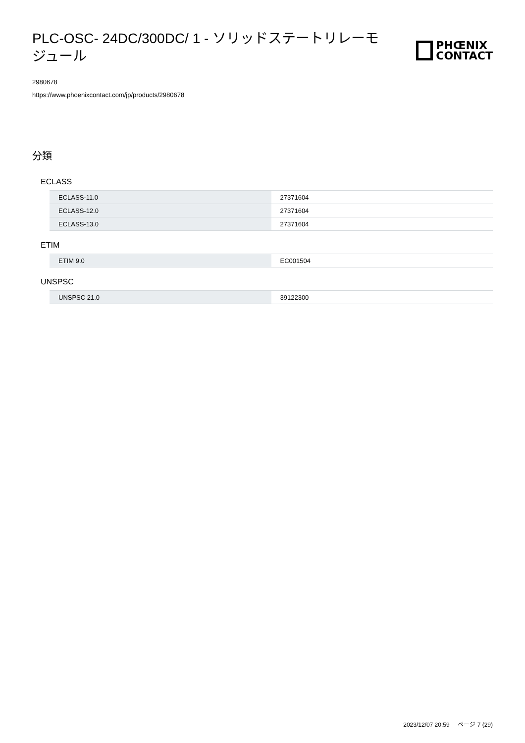PLC-OSC- 24DC/300DC/ 1 - ソリッドステートリレーモジュール
PHŒNIX
CONTACT
2980678
https://www.phoenixcontact.com/jp/products/2980678
分類
ECLASS
| ECLASS-11.0 | 27371604 |
| ECLASS-12.0 | 27371604 |
| ECLASS-13.0 | 27371604 |
ETIM
| ETIM 9.0 | EC001504 |
UNSPSC
| UNSPSC 21.0 | 39122300 |
2023/12/07 20:59 ページ 7 (29)